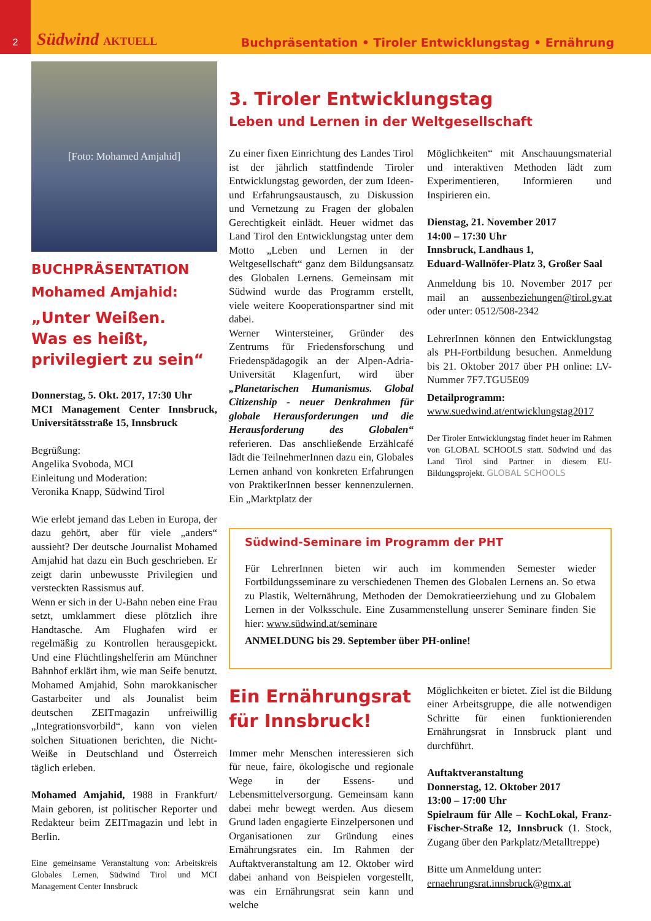2
Südwind AKTUELL
Buchpräsentation • Tiroler Entwicklungstag • Ernährung
[Foto: Mohamed Amjahid]
BUCHPRÄSENTATION
Mohamed Amjahid:
„Unter Weißen.
Was es heißt,
privilegiert zu sein“
Donnerstag, 5. Okt. 2017, 17:30 Uhr
MCI Management Center Innsbruck, Universitätsstraße 15, Innsbruck
Begrüßung:
Angelika Svoboda, MCI
Einleitung und Moderation:
Veronika Knapp, Südwind Tirol
Wie erlebt jemand das Leben in Europa, der dazu gehört, aber für viele „anders“ aussieht? Der deutsche Journalist Mohamed Amjahid hat dazu ein Buch geschrieben. Er zeigt darin unbewusste Privilegien und versteckten Rassismus auf.
Wenn er sich in der U-Bahn neben eine Frau setzt, umklammert diese plötzlich ihre Handtasche. Am Flughafen wird er regelmäßig zu Kontrollen herausgepickt. Und eine Flüchtlingshelferin am Münchner Bahnhof erklärt ihm, wie man Seife benutzt. Mohamed Amjahid, Sohn marokkanischer Gastarbeiter und als Jounalist beim deutschen ZEITmagazin unfreiwillig „Integrationsvorbild“, kann von vielen solchen Situationen berichten, die Nicht-Weiße in Deutschland und Österreich täglich erleben.
Mohamed Amjahid, 1988 in Frankfurt/ Main geboren, ist politischer Reporter und Redakteur beim ZEITmagazin und lebt in Berlin.
Eine gemeinsame Veranstaltung von: Arbeitskreis Globales Lernen, Südwind Tirol und MCI Management Center Innsbruck
3. Tiroler Entwicklungstag
Leben und Lernen in der Weltgesellschaft
Zu einer fixen Einrichtung des Landes Tirol ist der jährlich stattfindende Tiroler Entwicklungstag geworden, der zum Ideen- und Erfahrungsaustausch, zu Diskussion und Vernetzung zu Fragen der globalen Gerechtigkeit einlädt. Heuer widmet das Land Tirol den Entwicklungstag unter dem Motto „Leben und Lernen in der Weltgesellschaft“ ganz dem Bildungsansatz des Globalen Lernens. Gemeinsam mit Südwind wurde das Programm erstellt, viele weitere Kooperationspartner sind mit dabei.
Werner Wintersteiner, Gründer des Zentrums für Friedensforschung und Friedenspädagogik an der Alpen-Adria-Universität Klagenfurt, wird über „Planetarischen Humanismus. Global Citizenship - neuer Denkrahmen für globale Herausforderungen und die Herausforderung des Globalen“ referieren. Das anschließende Erzählcafé lädt die TeilnehmerInnen dazu ein, Globales Lernen anhand von konkreten Erfahrungen von PraktikerInnen besser kennenzulernen. Ein „Marktplatz der
Möglichkeiten“ mit Anschauungsmaterial und interaktiven Methoden lädt zum Experimentieren, Informieren und Inspirieren ein.
Dienstag, 21. November 2017
14:00 – 17:30 Uhr
Innsbruck, Landhaus 1,
Eduard-Wallnöfer-Platz 3, Großer Saal
Anmeldung bis 10. November 2017 per mail an aussenbeziehungen@tirol.gv.at oder unter: 0512/508-2342
LehrerInnen können den Entwicklungstag als PH-Fortbildung besuchen. Anmeldung bis 21. Oktober 2017 über PH online: LV-Nummer 7F7.TGU5E09
Detailprogramm:
www.suedwind.at/entwicklungstag2017
Der Tiroler Entwicklungstag findet heuer im Rahmen von GLOBAL SCHOOLS statt. Südwind und das Land Tirol sind Partner in diesem EU-Bildungsprojekt. GLOBAL SCHOOLS
Südwind-Seminare im Programm der PHT
Für LehrerInnen bieten wir auch im kommenden Semester wieder Fortbildungsseminare zu verschiedenen Themen des Globalen Lernens an. So etwa zu Plastik, Welternährung, Methoden der Demokratieerziehung und zu Globalem Lernen in der Volksschule. Eine Zusammenstellung unserer Seminare finden Sie hier: www.südwind.at/seminare
ANMELDUNG bis 29. September über PH-online!
Ein Ernährungsrat für Innsbruck!
Immer mehr Menschen interessieren sich für neue, faire, ökologische und regionale Wege in der Essens- und Lebensmittelversorgung. Gemeinsam kann dabei mehr bewegt werden. Aus diesem Grund laden engagierte Einzelpersonen und Organisationen zur Gründung eines Ernährungsrates ein. Im Rahmen der Auftaktveranstaltung am 12. Oktober wird dabei anhand von Beispielen vorgestellt, was ein Ernährungsrat sein kann und welche
Möglichkeiten er bietet. Ziel ist die Bildung einer Arbeitsgruppe, die alle notwendigen Schritte für einen funktionierenden Ernährungsrat in Innsbruck plant und durchführt.
Auftaktveranstaltung
Donnerstag, 12. Oktober 2017
13:00 – 17:00 Uhr
Spielraum für Alle – KochLokal, Franz-Fischer-Straße 12, Innsbruck (1. Stock, Zugang über den Parkplatz/Metalltreppe)
Bitte um Anmeldung unter:
ernaehrungsrat.innsbruck@gmx.at